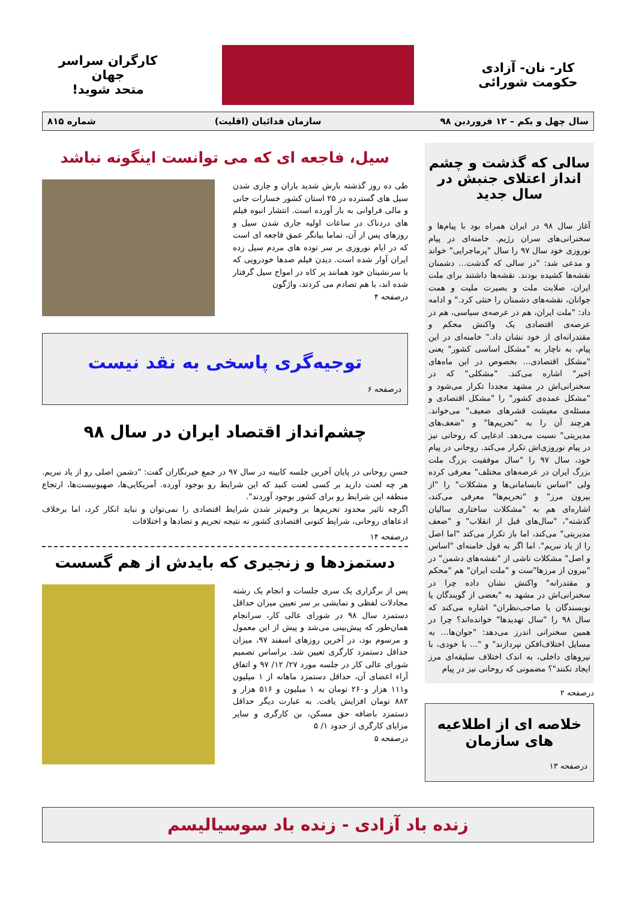کار- نان- آزادی
حکومت شورائی
کارگران سراسر جهان
متحد شوید!
سال چهل و یکم – ۱۲ فروردین ۹۸ سازمان فدائیان (اقلیت) شماره ۸۱۵
سالی که گذشت و چشم انداز اعتلای جنبش در سال جدید
آغاز سال ۹۸ در ایران همراه بود با پیام‌ها و سخنرانی‌های سران رژیم. خامنه‌ای در پیام نوروزی خود سال ۹۷ را سال "پرماجرایی" خواند و مدعی شد: "در سالی که گذشت... دشمنان نقشه‌ها کشیده بودند. نقشه‌ها داشتند برای ملت ایران، صلابت ملت و بصیرت ملیت و همت جوانان، نقشه‌های دشمنان را خنثی کرد." و ادامه داد: "ملت ایران، هم در عرصه‌ی سیاسی، هم در عرصه‌ی اقتصادی یک واکنش محکم و مقتدرانه‌ای از خود نشان داد." خامنه‌ای در این پیام، به ناچار به "مشکل اساسی کشور" یعنی "مشکل اقتصادی... بخصوص در این ماه‌های اخیر" اشاره می‌کند. "مشکلی" که در سخنرانی‌اش در مشهد مجددا تکرار می‌شود و "مشکل عمده‌ی کشور" را "مشکل اقتصادی و مسئله‌ی معیشت قشرهای ضعیف" می‌خواند. هرچند آن را به "تحریم‌ها" و "ضعف‌های مدیریتی" نسبت می‌دهد. ادعایی که روحانی نیز در پیام نوروزی‌اش تکرار می‌کند. روحانی در پیام خود، سال ۹۷ را "سال موفقیت بزرگ ملت بزرگ ایران در عرصه‌های مختلف" معرفی کرده ولی "اساس نابسامانی‌ها و مشکلات" را "از بیرون مرز" و "تحریم‌ها" معرفی می‌کند، اشاره‌ای هم به "مشکلات ساختاری سالیان گذشته"، "سال‌های قبل از انقلاب" و "ضعف مدیریتی" می‌کند، اما باز تکرار می‌کند "اما اصل را از یاد نبریم". اما اگر به قول خامنه‌ای "اساس و اصل" مشکلات ناشی از "نقشه‌های دشمن" در "بیرون از مرزها"ست و "ملت ایران" هم "محکم و مقتدرانه" واکنش نشان داده چرا در سخنرانی‌اش در مشهد به "بعضی از گویندگان یا نویسندگان یا صاحب‌نظران" اشاره می‌کند که سال ۹۸ را "سال تهدیدها" خوانده‌اند؟ چرا در همین سخنرانی اندرز می‌دهد: "جوان‌ها... به مسایل اختلاف‌افکن نپردازند" و "... با خودی، با نیروهای داخلی، به اندک اختلاف سلیقه‌ای مرز ایجاد نکنند"؟ مضمونی که روحانی نیز در پیام
درصفحه ۲
خلاصه ای از اطلاعیه های سازمان
درصفحه ۱۳
سیل، فاجعه ای که می توانست اینگونه نباشد
طی ده روز گذشته بارش شدید باران و جاری شدن سیل های گسترده در ۲۵ استان کشور خسارات جانی و مالی فراوانی به بار آورده است. انتشار انبوه فیلم های دردناک در ساعات اولیه جاری شدن سیل و روزهای پس از آن، تماما بیانگر عمق فاجعه ای است که در ایام نوروزی بر سر توده های مردم سیل زده ایران آوار شده است. دیدن فیلم صدها خودرویی که با سرنشینان خود همانند پر کاه در امواج سیل گرفتار شده اند، با هم تصادم می کردند، واژگون
درصفحه ۴
توجیه‌گری پاسخی به نقد نیست
درصفحه ۶
چشم‌انداز اقتصاد ایران در سال ۹۸
حسن روحانی در پایان آخرین جلسه کابینه در سال ۹۷ در جمع خبرنگاران گفت: "دشمن اصلی رو از یاد نبریم. هر چه لعنت دارید بر کسی لعنت کنید که این شرایط رو بوجود آورده. آمریکایی‌ها، صهیونیست‌ها، ارتجاع منطقه این شرایط رو برای کشور بوجود آوردند".
اگرچه تاثیر محدود تحریم‌ها بر وخیم‌تر شدن شرایط اقتصادی را نمی‌توان و نباید انکار کرد، اما برخلاف ادعاهای روحانی، شرایط کنونی اقتصادی کشور نه نتیجه تحریم و تضادها و اختلافات
درصفحه ۱۴
دستمزدها و زنجیری که بایدش از هم گسست
پس از برگزاری یک سری جلسات و انجام یک رشته مجادلات لفظی و نمایشی بر سر تعیین میزان حداقل دستمزد سال ۹۸ در شورای عالی کار، سرانجام همان‌طور که پیش‌بینی می‌شد و پیش از این معمول و مرسوم بود، در آخرین روزهای اسفند ۹۷، میزان حداقل دستمزد کارگری تعیین شد. براساس تصمیم شورای عالی کار در جلسه مورد ۲۷/ ۱۲/ ۹۷ و اتفاق آراء اعضای آن، حداقل دستمزد ماهانه از ۱ میلیون و۱۱۱ هزار و۲۶۰ تومان به ۱ میلیون و ۵۱۶ هزار و ۸۸۲ تومان افزایش یافت. به عبارت دیگر حداقل دستمزد باضافه حق مسکن، بن کارگری و سایر مزایای کارگری از حدود ۱/ ۵
درصفحه ۵
زنده باد آزادی - زنده باد سوسیالیسم